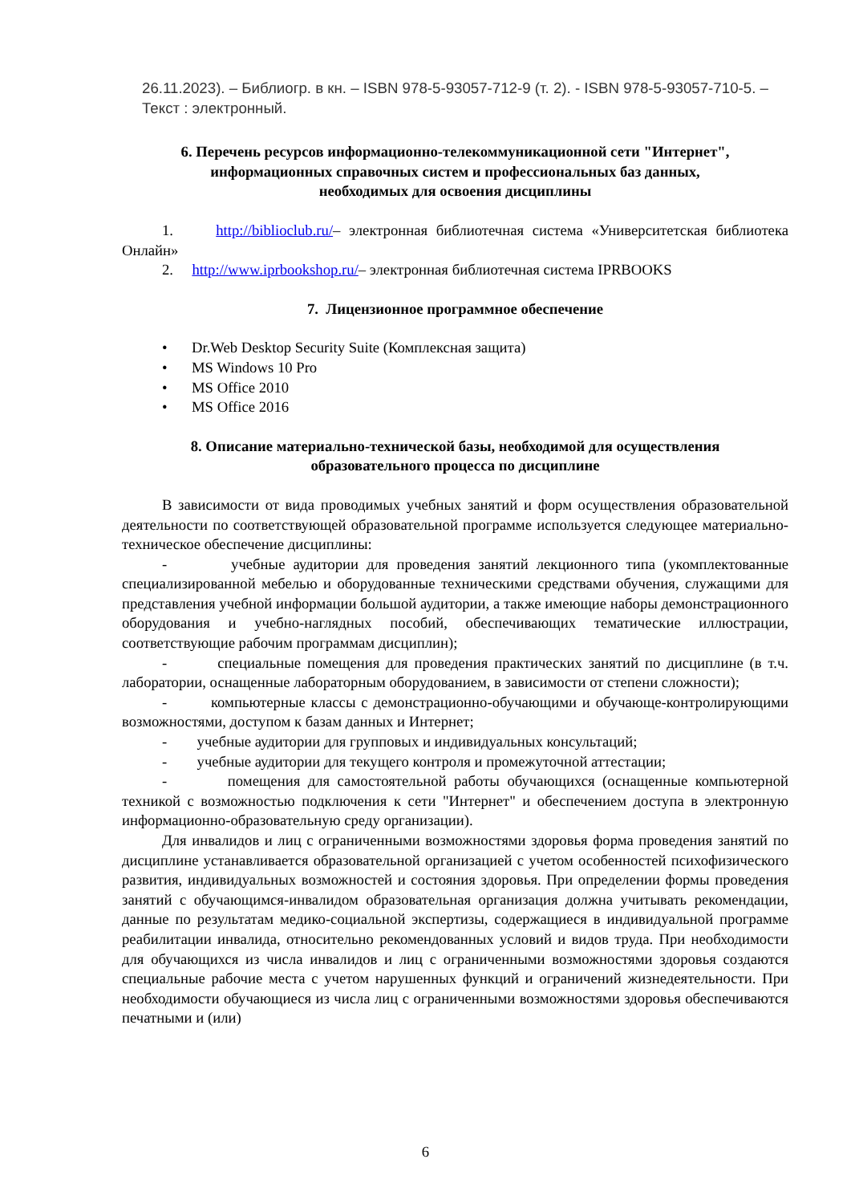26.11.2023). – Библиогр. в кн. – ISBN 978-5-93057-712-9 (т. 2). - ISBN 978-5-93057-710-5. – Текст : электронный.
6. Перечень ресурсов информационно-телекоммуникационной сети "Интернет",
информационных справочных систем и профессиональных баз данных,
необходимых для освоения дисциплины
1. http://biblioclub.ru/– электронная библиотечная система «Университетская библиотека Онлайн»
2. http://www.iprbookshop.ru/– электронная библиотечная система IPRBOOKS
7. Лицензионное программное обеспечение
• Dr.Web Desktop Security Suite (Комплексная защита)
• MS Windows 10 Pro
• MS Office 2010
• MS Office 2016
8. Описание материально-технической базы, необходимой для осуществления
образовательного процесса по дисциплине
В зависимости от вида проводимых учебных занятий и форм осуществления образовательной деятельности по соответствующей образовательной программе используется следующее материально-техническое обеспечение дисциплины:
- учебные аудитории для проведения занятий лекционного типа (укомплектованные специализированной мебелью и оборудованные техническими средствами обучения, служащими для представления учебной информации большой аудитории, а также имеющие наборы демонстрационного оборудования и учебно-наглядных пособий, обеспечивающих тематические иллюстрации, соответствующие рабочим программам дисциплин);
- специальные помещения для проведения практических занятий по дисциплине (в т.ч. лаборатории, оснащенные лабораторным оборудованием, в зависимости от степени сложности);
- компьютерные классы с демонстрационно-обучающими и обучающе-контролирующими возможностями, доступом к базам данных и Интернет;
- учебные аудитории для групповых и индивидуальных консультаций;
- учебные аудитории для текущего контроля и промежуточной аттестации;
- помещения для самостоятельной работы обучающихся (оснащенные компьютерной техникой с возможностью подключения к сети "Интернет" и обеспечением доступа в электронную информационно-образовательную среду организации).
Для инвалидов и лиц с ограниченными возможностями здоровья форма проведения занятий по дисциплине устанавливается образовательной организацией с учетом особенностей психофизического развития, индивидуальных возможностей и состояния здоровья. При определении формы проведения занятий с обучающимся-инвалидом образовательная организация должна учитывать рекомендации, данные по результатам медико-социальной экспертизы, содержащиеся в индивидуальной программе реабилитации инвалида, относительно рекомендованных условий и видов труда. При необходимости для обучающихся из числа инвалидов и лиц с ограниченными возможностями здоровья создаются специальные рабочие места с учетом нарушенных функций и ограничений жизнедеятельности. При необходимости обучающиеся из числа лиц с ограниченными возможностями здоровья обеспечиваются печатными и (или)
6